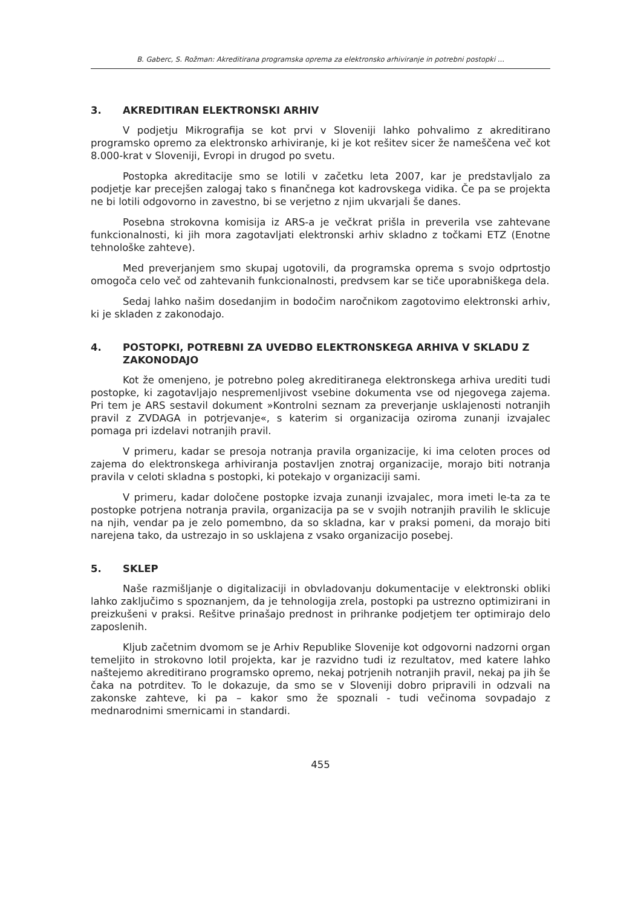B. Gaberc, S. Rožman: Akreditirana programska oprema za elektronsko arhiviranje in potrebni postopki ...
3. AKREDITIRAN ELEKTRONSKI ARHIV
V podjetju Mikrografija se kot prvi v Sloveniji lahko pohvalimo z akreditirano programsko opremo za elektronsko arhiviranje, ki je kot rešitev sicer že nameščena več kot 8.000-krat v Sloveniji, Evropi in drugod po svetu.
Postopka akreditacije smo se lotili v začetku leta 2007, kar je predstavljalo za podjetje kar precejšen zalogaj tako s finančnega kot kadrovskega vidika. Če pa se projekta ne bi lotili odgovorno in zavestno, bi se verjetno z njim ukvarjali še danes.
Posebna strokovna komisija iz ARS-a je večkrat prišla in preverila vse zahtevane funkcionalnosti, ki jih mora zagotavljati elektronski arhiv skladno z točkami ETZ (Enotne tehnološke zahteve).
Med preverjanjem smo skupaj ugotovili, da programska oprema s svojo odprtostjo omogoča celo več od zahtevanih funkcionalnosti, predvsem kar se tiče uporabniškega dela.
Sedaj lahko našim dosedanjim in bodočim naročnikom zagotovimo elektronski arhiv, ki je skladen z zakonodajo.
4. POSTOPKI, POTREBNI ZA UVEDBO ELEKTRONSKEGA ARHIVA V SKLADU Z ZAKONODAJO
Kot že omenjeno, je potrebno poleg akreditiranega elektronskega arhiva urediti tudi postopke, ki zagotavljajo nespremenljivost vsebine dokumenta vse od njegovega zajema. Pri tem je ARS sestavil dokument »Kontrolni seznam za preverjanje usklajenosti notranjih pravil z ZVDAGA in potrjevanje«, s katerim si organizacija oziroma zunanji izvajalec pomaga pri izdelavi notranjih pravil.
V primeru, kadar se presoja notranja pravila organizacije, ki ima celoten proces od zajema do elektronskega arhiviranja postavljen znotraj organizacije, morajo biti notranja pravila v celoti skladna s postopki, ki potekajo v organizaciji sami.
V primeru, kadar določene postopke izvaja zunanji izvajalec, mora imeti le-ta za te postopke potrjena notranja pravila, organizacija pa se v svojih notranjih pravilih le sklicuje na njih, vendar pa je zelo pomembno, da so skladna, kar v praksi pomeni, da morajo biti narejena tako, da ustrezajo in so usklajena z vsako organizacijo posebej.
5. SKLEP
Naše razmišljanje o digitalizaciji in obvladovanju dokumentacije v elektronski obliki lahko zaključimo s spoznanjem, da je tehnologija zrela, postopki pa ustrezno optimizirani in preizkušeni v praksi. Rešitve prinašajo prednost in prihranke podjetjem ter optimirajo delo zaposlenih.
Kljub začetnim dvomom se je Arhiv Republike Slovenije kot odgovorni nadzorni organ temeljito in strokovno lotil projekta, kar je razvidno tudi iz rezultatov, med katere lahko naštejemo akreditirano programsko opremo, nekaj potrjenih notranjih pravil, nekaj pa jih še čaka na potrditev. To le dokazuje, da smo se v Sloveniji dobro pripravili in odzvali na zakonske zahteve, ki pa – kakor smo že spoznali - tudi večinoma sovpadajo z mednarodnimi smernicami in standardi.
455